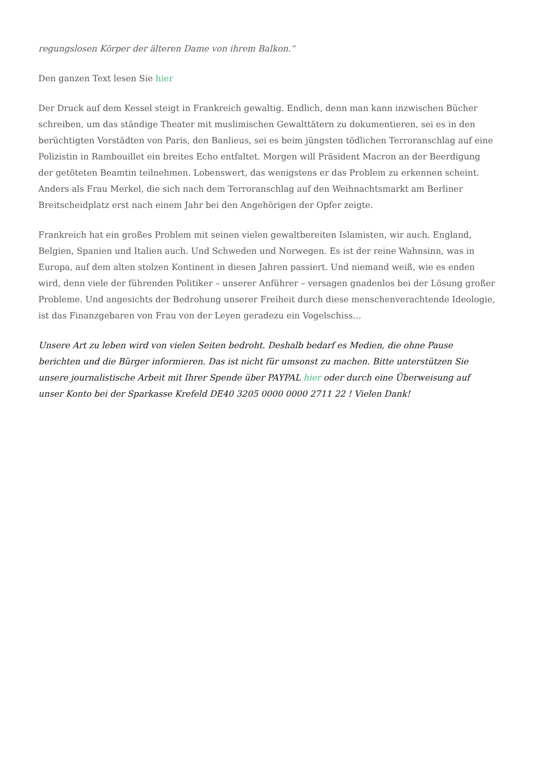regungslosen Körper der älteren Dame von ihrem Balkon.“
Den ganzen Text lesen Sie hier
Der Druck auf dem Kessel steigt in Frankreich gewaltig. Endlich, denn man kann inzwischen Bücher schreiben, um das ständige Theater mit muslimischen Gewalttätern zu dokumentieren, sei es in den berüchtigten Vorstädten von Paris, den Banlieus, sei es beim jüngsten tödlichen Terroranschlag auf eine Polizistin in Rambouillet ein breites Echo entfaltet. Morgen will Präsident Macron an der Beerdigung der getöteten Beamtin teilnehmen. Lobenswert, das wenigstens er das Problem zu erkennen scheint. Anders als Frau Merkel, die sich nach dem Terroranschlag auf den Weihnachtsmarkt am Berliner Breitscheidplatz erst nach einem Jahr bei den Angehörigen der Opfer zeigte.
Frankreich hat ein großes Problem mit seinen vielen gewaltbereiten Islamisten, wir auch. England, Belgien, Spanien und Italien auch. Und Schweden und Norwegen. Es ist der reine Wahnsinn, was in Europa, auf dem alten stolzen Kontinent in diesen Jahren passiert. Und niemand weiß, wie es enden wird, denn viele der führenden Politiker – unserer Anführer – versagen gnadenlos bei der Lösung großer Probleme. Und angesichts der Bedrohung unserer Freiheit durch diese menschenverachtende Ideologie, ist das Finanzgebaren von Frau von der Leyen geradezu ein Vogelschiss…
Unsere Art zu leben wird von vielen Seiten bedroht. Deshalb bedarf es Medien, die ohne Pause berichten und die Bürger informieren. Das ist nicht für umsonst zu machen. Bitte unterstützen Sie unsere journalistische Arbeit mit Ihrer Spende über PAYPAL hier oder durch eine Überweisung auf unser Konto bei der Sparkasse Krefeld DE40 3205 0000 0000 2711 22 ! Vielen Dank!